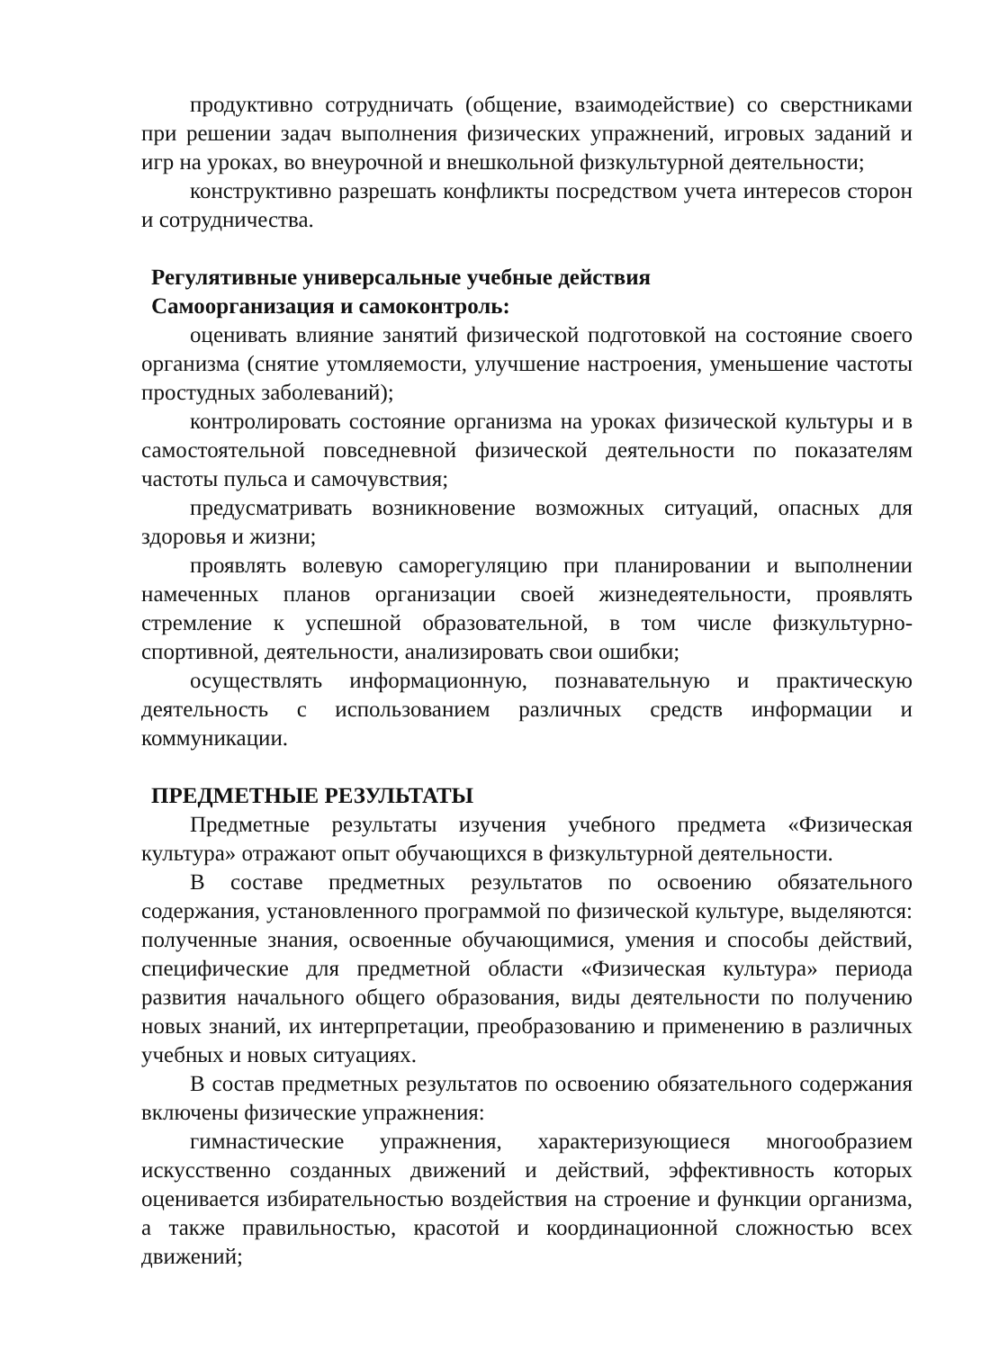продуктивно сотрудничать (общение, взаимодействие) со сверстниками при решении задач выполнения физических упражнений, игровых заданий и игр на уроках, во внеурочной и внешкольной физкультурной деятельности;
конструктивно разрешать конфликты посредством учета интересов сторон и сотрудничества.
Регулятивные универсальные учебные действия
Самоорганизация и самоконтроль:
оценивать влияние занятий физической подготовкой на состояние своего организма (снятие утомляемости, улучшение настроения, уменьшение частоты простудных заболеваний);
контролировать состояние организма на уроках физической культуры и в самостоятельной повседневной физической деятельности по показателям частоты пульса и самочувствия;
предусматривать возникновение возможных ситуаций, опасных для здоровья и жизни;
проявлять волевую саморегуляцию при планировании и выполнении намеченных планов организации своей жизнедеятельности, проявлять стремление к успешной образовательной, в том числе физкультурно-спортивной, деятельности, анализировать свои ошибки;
осуществлять информационную, познавательную и практическую деятельность с использованием различных средств информации и коммуникации.
ПРЕДМЕТНЫЕ РЕЗУЛЬТАТЫ
Предметные результаты изучения учебного предмета «Физическая культура» отражают опыт обучающихся в физкультурной деятельности.
В составе предметных результатов по освоению обязательного содержания, установленного программой по физической культуре, выделяются: полученные знания, освоенные обучающимися, умения и способы действий, специфические для предметной области «Физическая культура» периода развития начального общего образования, виды деятельности по получению новых знаний, их интерпретации, преобразованию и применению в различных учебных и новых ситуациях.
В состав предметных результатов по освоению обязательного содержания включены физические упражнения:
гимнастические упражнения, характеризующиеся многообразием искусственно созданных движений и действий, эффективность которых оценивается избирательностью воздействия на строение и функции организма, а также правильностью, красотой и координационной сложностью всех движений;